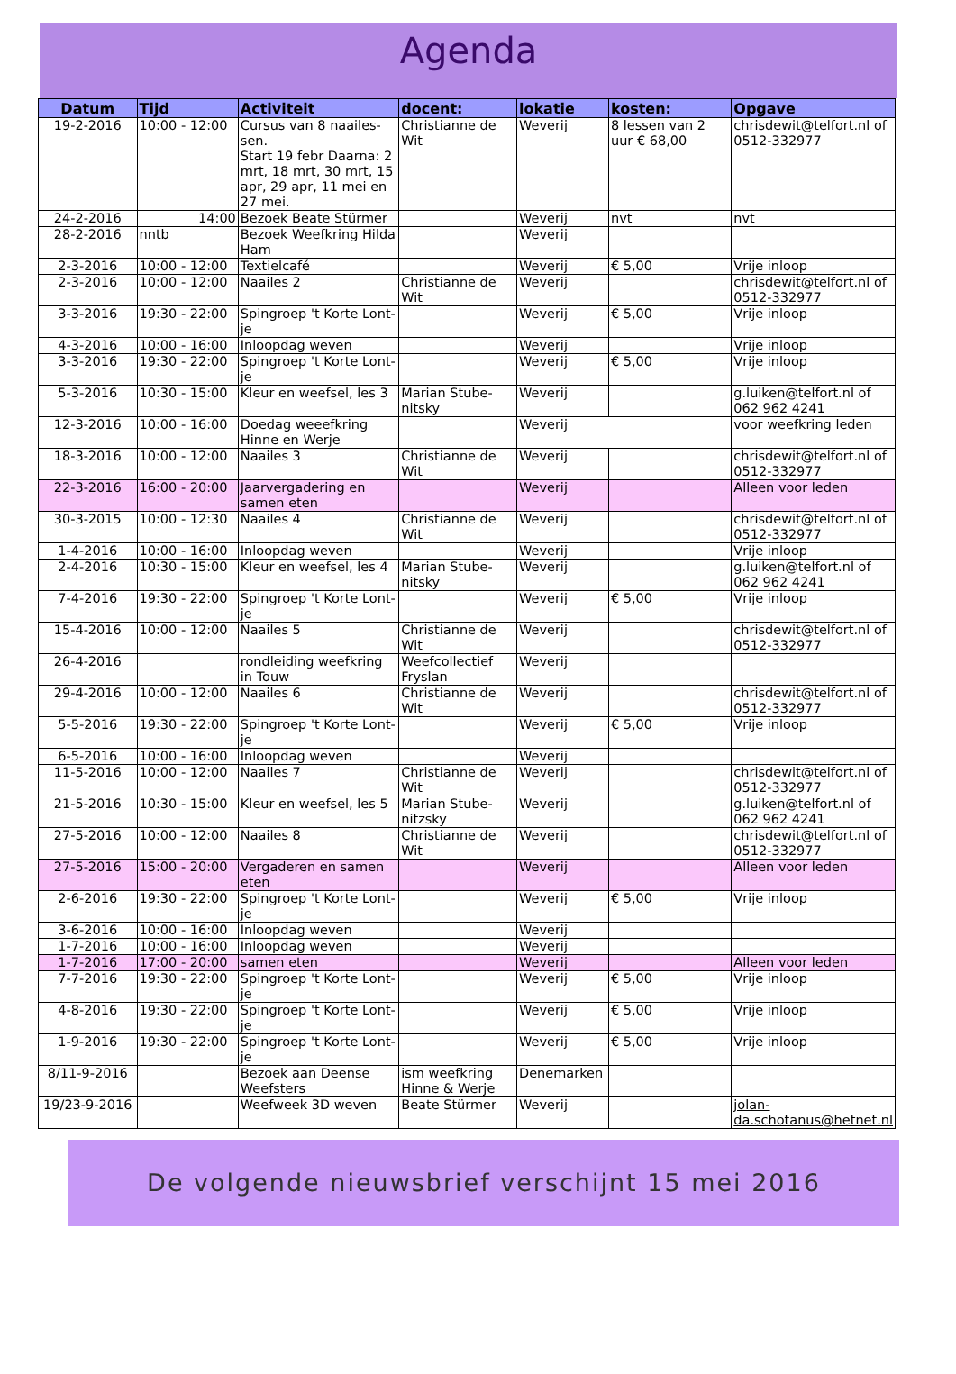Agenda
| Datum | Tijd | Activiteit | docent: | lokatie | kosten: | Opgave |
| --- | --- | --- | --- | --- | --- | --- |
| 19-2-2016 | 10:00 - 12:00 | Cursus van 8 naailes-sen. Start 19 febr Daarna: 2 mrt, 18 mrt, 30 mrt, 15 apr, 29 apr, 11 mei en 27 mei. | Christianne de Wit | Weverij | 8 lessen van 2 uur € 68,00 | chrisdewit@telfort.nl of 0512-332977 |
| 24-2-2016 | 14:00 | Bezoek Beate Stürmer | | Weverij | nvt | nvt |
| 28-2-2016 | nntb | Bezoek Weefkring Hilda Ham | | Weverij | | |
| 2-3-2016 | 10:00 - 12:00 | Textielcafé | | Weverij | € 5,00 | Vrije inloop |
| 2-3-2016 | 10:00 - 12:00 | Naailes 2 | Christianne de Wit | Weverij | | chrisdewit@telfort.nl of 0512-332977 |
| 3-3-2016 | 19:30 - 22:00 | Spingroep 't Korte Lont-je | | Weverij | € 5,00 | Vrije inloop |
| 4-3-2016 | 10:00 - 16:00 | Inloopdag weven | | Weverij | | Vrije inloop |
| 3-3-2016 | 19:30 - 22:00 | Spingroep 't Korte Lont-je | | Weverij | € 5,00 | Vrije inloop |
| 5-3-2016 | 10:30 - 15:00 | Kleur en weefsel, les 3 | Marian Stube-nitsky | Weverij | | g.luiken@telfort.nl of 062 962 4241 |
| 12-3-2016 | 10:00 - 16:00 | Doedag weeefkring Hinne en Werje | | Weverij | | voor weefkring leden |
| 18-3-2016 | 10:00 - 12:00 | Naailes 3 | Christianne de Wit | Weverij | | chrisdewit@telfort.nl of 0512-332977 |
| 22-3-2016 | 16:00 - 20:00 | Jaarvergadering en samen eten | | Weverij | | Alleen voor leden |
| 30-3-2015 | 10:00 - 12:30 | Naailes 4 | Christianne de Wit | Weverij | | chrisdewit@telfort.nl of 0512-332977 |
| 1-4-2016 | 10:00 - 16:00 | Inloopdag weven | | Weverij | | Vrije inloop |
| 2-4-2016 | 10:30 - 15:00 | Kleur en weefsel, les 4 | Marian Stube-nitsky | Weverij | | g.luiken@telfort.nl of 062 962 4241 |
| 7-4-2016 | 19:30 - 22:00 | Spingroep 't Korte Lont-je | | Weverij | € 5,00 | Vrije inloop |
| 15-4-2016 | 10:00 - 12:00 | Naailes 5 | Christianne de Wit | Weverij | | chrisdewit@telfort.nl of 0512-332977 |
| 26-4-2016 | | rondleiding weefkring in Touw | Weefcollectief Fryslan | Weverij | | |
| 29-4-2016 | 10:00 - 12:00 | Naailes 6 | Christianne de Wit | Weverij | | chrisdewit@telfort.nl of 0512-332977 |
| 5-5-2016 | 19:30 - 22:00 | Spingroep 't Korte Lont-je | | Weverij | € 5,00 | Vrije inloop |
| 6-5-2016 | 10:00 - 16:00 | Inloopdag weven | | Weverij | | |
| 11-5-2016 | 10:00 - 12:00 | Naailes 7 | Christianne de Wit | Weverij | | chrisdewit@telfort.nl of 0512-332977 |
| 21-5-2016 | 10:30 - 15:00 | Kleur en weefsel, les 5 | Marian Stube-nitzsky | Weverij | | g.luiken@telfort.nl of 062 962 4241 |
| 27-5-2016 | 10:00 - 12:00 | Naailes 8 | Christianne de Wit | Weverij | | chrisdewit@telfort.nl of 0512-332977 |
| 27-5-2016 | 15:00 - 20:00 | Vergaderen en samen eten | | Weverij | | Alleen voor leden |
| 2-6-2016 | 19:30 - 22:00 | Spingroep 't Korte Lont-je | | Weverij | € 5,00 | Vrije inloop |
| 3-6-2016 | 10:00 - 16:00 | Inloopdag weven | | Weverij | | |
| 1-7-2016 | 10:00 - 16:00 | Inloopdag weven | | Weverij | | |
| 1-7-2016 | 17:00 - 20:00 | samen eten | | Weverij | | Alleen voor leden |
| 7-7-2016 | 19:30 - 22:00 | Spingroep 't Korte Lont-je | | Weverij | € 5,00 | Vrije inloop |
| 4-8-2016 | 19:30 - 22:00 | Spingroep 't Korte Lont-je | | Weverij | € 5,00 | Vrije inloop |
| 1-9-2016 | 19:30 - 22:00 | Spingroep 't Korte Lont-je | | Weverij | € 5,00 | Vrije inloop |
| 8/11-9-2016 | | Bezoek aan Deense Weefsters | ism weefkring Hinne & Werje | Denemarken | | |
| 19/23-9-2016 | | Weefweek 3D weven | Beate Stürmer | Weverij | | jolan-da.schotanus@hetnet.nl |
De volgende nieuwsbrief verschijnt 15 mei 2016